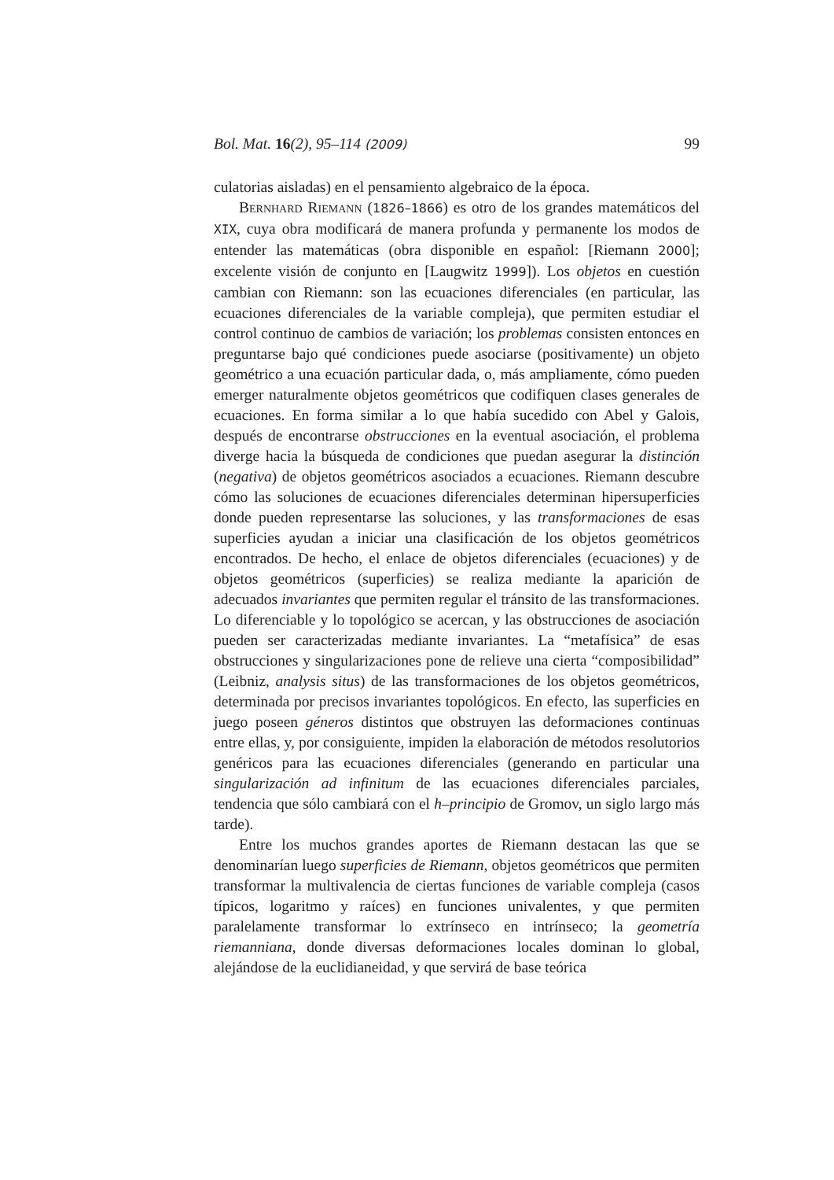Bol. Mat. 16(2), 95–114 (2009) 99
culatorias aisladas) en el pensamiento algebraico de la época.
Bernhard Riemann (1826–1866) es otro de los grandes matemáticos del XIX, cuya obra modificará de manera profunda y permanente los modos de entender las matemáticas (obra disponible en español: [Riemann 2000]; excelente visión de conjunto en [Laugwitz 1999]). Los objetos en cuestión cambian con Riemann: son las ecuaciones diferenciales (en particular, las ecuaciones diferenciales de la variable compleja), que permiten estudiar el control continuo de cambios de variación; los problemas consisten entonces en preguntarse bajo qué condiciones puede asociarse (positivamente) un objeto geométrico a una ecuación particular dada, o, más ampliamente, cómo pueden emerger naturalmente objetos geométricos que codifiquen clases generales de ecuaciones. En forma similar a lo que había sucedido con Abel y Galois, después de encontrarse obstrucciones en la eventual asociación, el problema diverge hacia la búsqueda de condiciones que puedan asegurar la distinción (negativa) de objetos geométricos asociados a ecuaciones. Riemann descubre cómo las soluciones de ecuaciones diferenciales determinan hipersuperficies donde pueden representarse las soluciones, y las transformaciones de esas superficies ayudan a iniciar una clasificación de los objetos geométricos encontrados. De hecho, el enlace de objetos diferenciales (ecuaciones) y de objetos geométricos (superficies) se realiza mediante la aparición de adecuados invariantes que permiten regular el tránsito de las transformaciones. Lo diferenciable y lo topológico se acercan, y las obstrucciones de asociación pueden ser caracterizadas mediante invariantes. La “metafísica” de esas obstrucciones y singularizaciones pone de relieve una cierta “composibilidad” (Leibniz, analysis situs) de las transformaciones de los objetos geométricos, determinada por precisos invariantes topológicos. En efecto, las superficies en juego poseen géneros distintos que obstruyen las deformaciones continuas entre ellas, y, por consiguiente, impiden la elaboración de métodos resolutorios genéricos para las ecuaciones diferenciales (generando en particular una singularización ad infinitum de las ecuaciones diferenciales parciales, tendencia que sólo cambiará con el h–principio de Gromov, un siglo largo más tarde).
Entre los muchos grandes aportes de Riemann destacan las que se denominarían luego superficies de Riemann, objetos geométricos que permiten transformar la multivalencia de ciertas funciones de variable compleja (casos típicos, logaritmo y raíces) en funciones univalentes, y que permiten paralelamente transformar lo extrínseco en intrínseco; la geometría riemanniana, donde diversas deformaciones locales dominan lo global, alejándose de la euclidianeidad, y que servirá de base teórica